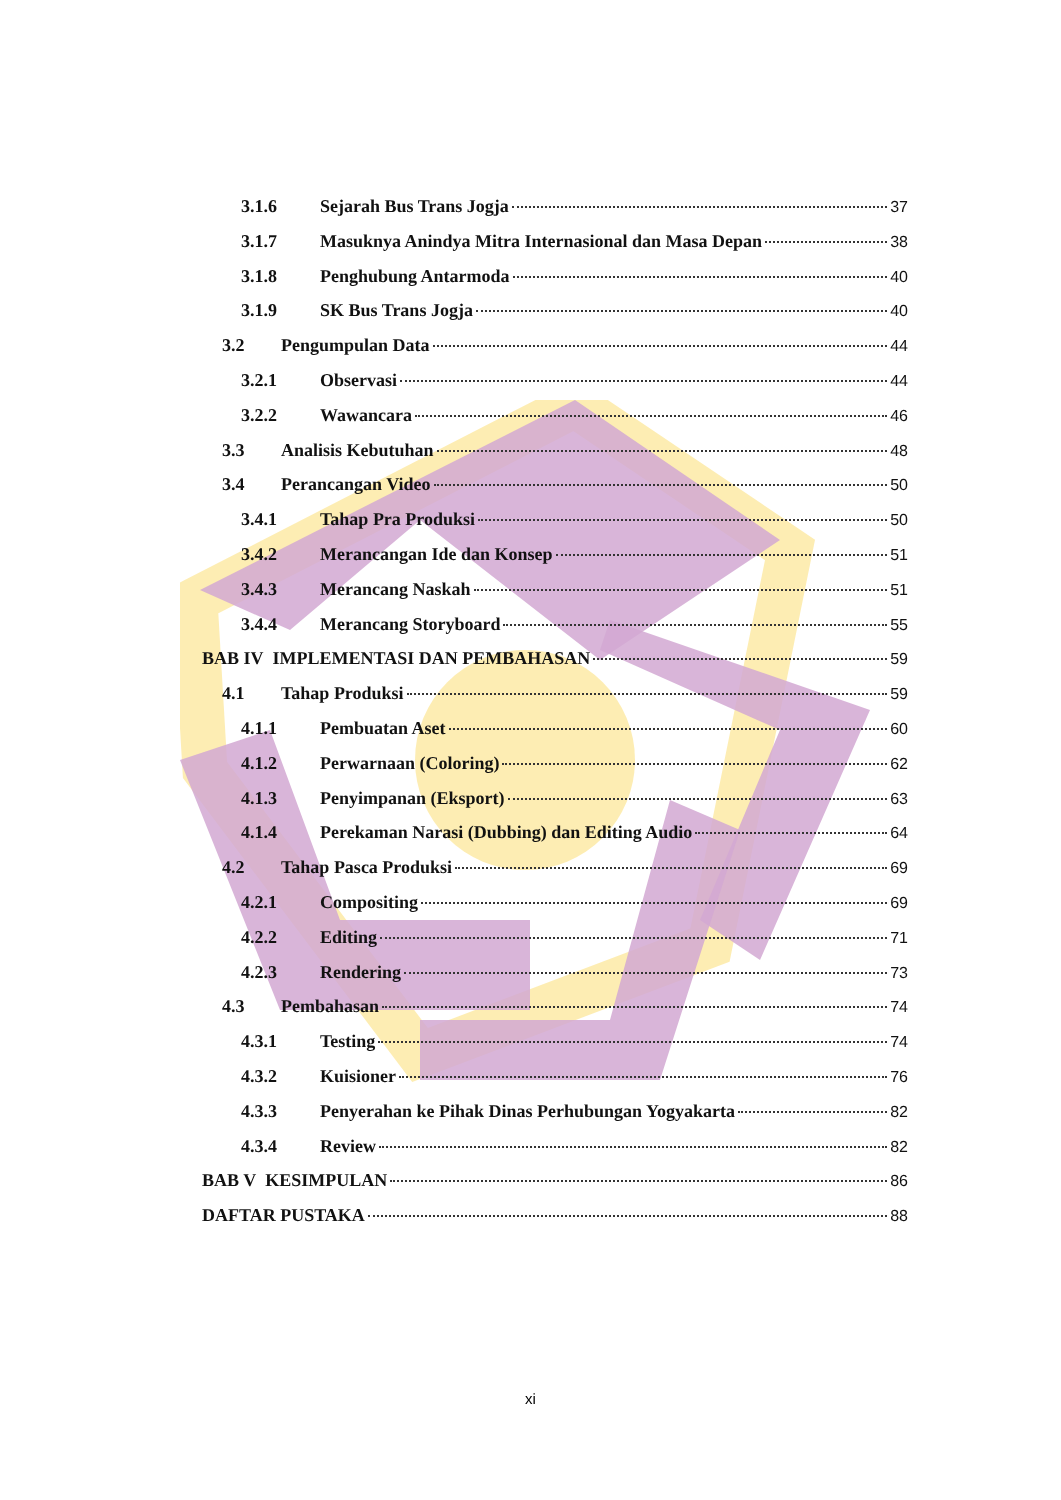3.1.6 Sejarah Bus Trans Jogja 37
3.1.7 Masuknya Anindya Mitra Internasional dan Masa Depan 38
3.1.8 Penghubung Antarmoda 40
3.1.9 SK Bus Trans Jogja 40
3.2 Pengumpulan Data 44
3.2.1 Observasi 44
3.2.2 Wawancara 46
3.3 Analisis Kebutuhan 48
3.4 Perancangan Video 50
3.4.1 Tahap Pra Produksi 50
3.4.2 Merancangan Ide dan Konsep 51
3.4.3 Merancang Naskah 51
3.4.4 Merancang Storyboard 55
BAB IV IMPLEMENTASI DAN PEMBAHASAN 59
4.1 Tahap Produksi 59
4.1.1 Pembuatan Aset 60
4.1.2 Perwarnaan (Coloring) 62
4.1.3 Penyimpanan (Eksport) 63
4.1.4 Perekaman Narasi (Dubbing) dan Editing Audio 64
4.2 Tahap Pasca Produksi 69
4.2.1 Compositing 69
4.2.2 Editing 71
4.2.3 Rendering 73
4.3 Pembahasan 74
4.3.1 Testing 74
4.3.2 Kuisioner 76
4.3.3 Penyerahan ke Pihak Dinas Perhubungan Yogyakarta 82
4.3.4 Review 82
BAB V KESIMPULAN 86
DAFTAR PUSTAKA 88
xi